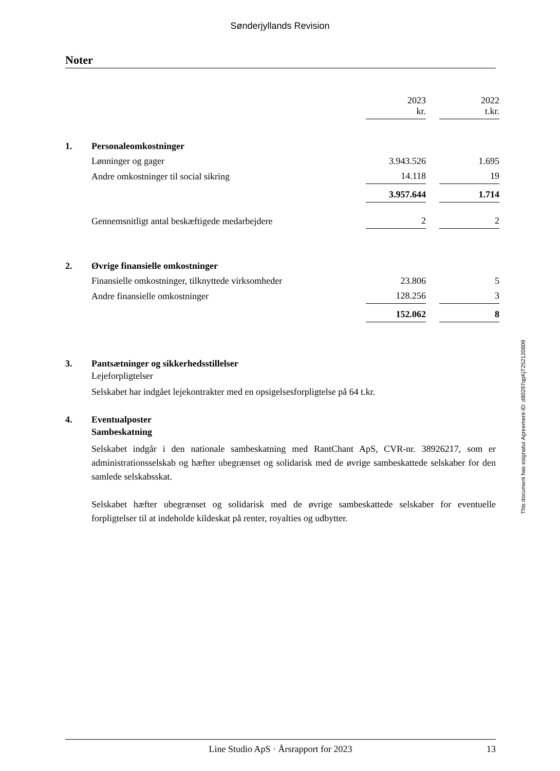Sønderjyllands Revision
Noter
| | | 2023 kr. | | 2022 t.kr. |
| 1. | Personaleomkostninger | | | |
| | Lønninger og gager | 3.943.526 | | 1.695 |
| | Andre omkostninger til social sikring | 14.118 | | 19 |
| | | 3.957.644 | | 1.714 |
| | Gennemsnitligt antal beskæftigede medarbejdere | 2 | | 2 |
| 2. | Øvrige finansielle omkostninger | | | |
| | Finansielle omkostninger, tilknyttede virksomheder | 23.806 | | 5 |
| | Andre finansielle omkostninger | 128.256 | | 3 |
| | | 152.062 | | 8 |
3. Pantsætninger og sikkerhedsstillelser
Lejeforpligtelser
Selskabet har indgået lejekontrakter med en opsigelsesforpligtelse på 64 t.kr.
4. Eventualposter
Sambeskatning
Selskabet indgår i den nationale sambeskatning med RantChant ApS, CVR-nr. 38926217, som er administrationsselskab og hæfter ubegrænset og solidarisk med de øvrige sambeskattede selskaber for den samlede selskabsskat.
Selskabet hæfter ubegrænset og solidarisk med de øvrige sambeskattede selskaber for eventuelle forpligtelser til at indeholde kildeskat på renter, royalties og udbytter.
This document has esignatur Agreement-ID: d80297qpKjT252120809
Line Studio ApS · Årsrapport for 2023 13